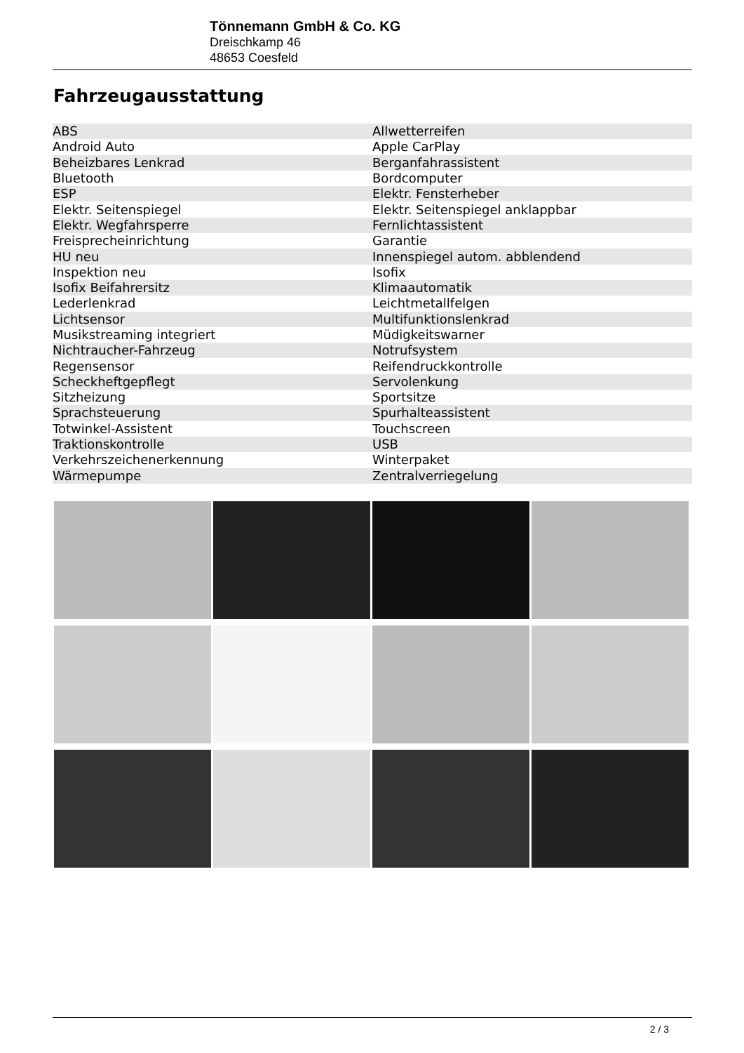Tönnemann GmbH & Co. KG
Dreischkamp 46
48653 Coesfeld
Fahrzeugausstattung
| ABS | Allwetterreifen |
| Android Auto | Apple CarPlay |
| Beheizbares Lenkrad | Berganfahrassistent |
| Bluetooth | Bordcomputer |
| ESP | Elektr. Fensterheber |
| Elektr. Seitenspiegel | Elektr. Seitenspiegel anklappbar |
| Elektr. Wegfahrsperre | Fernlichtassistent |
| Freisprecheinrichtung | Garantie |
| HU neu | Innenspiegel autom. abblendend |
| Inspektion neu | Isofix |
| Isofix Beifahrersitz | Klimaautomatik |
| Lederlenkrad | Leichtmetallfelgen |
| Lichtsensor | Multifunktionslenkrad |
| Musikstreaming integriert | Müdigkeitswarner |
| Nichtraucher-Fahrzeug | Notrufsystem |
| Regensensor | Reifendruckkontrolle |
| Scheckheftgepflegt | Servolenkung |
| Sitzheizung | Sportsitze |
| Sprachsteuerung | Spurhalteassistent |
| Totwinkel-Assistent | Touchscreen |
| Traktionskontrolle | USB |
| Verkehrszeichenerkennung | Winterpaket |
| Wärmepumpe | Zentralverriegelung |
2 / 3